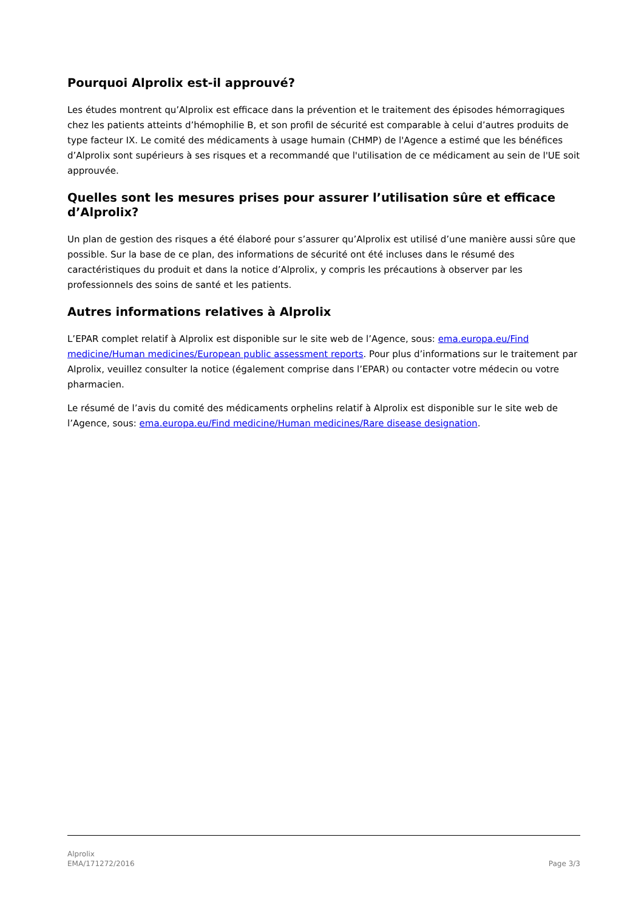Pourquoi Alprolix est-il approuvé?
Les études montrent qu’Alprolix est efficace dans la prévention et le traitement des épisodes hémorragiques chez les patients atteints d’hémophilie B, et son profil de sécurité est comparable à celui d’autres produits de type facteur IX. Le comité des médicaments à usage humain (CHMP) de l'Agence a estimé que les bénéfices d’Alprolix sont supérieurs à ses risques et a recommandé que l'utilisation de ce médicament au sein de l'UE soit approuvée.
Quelles sont les mesures prises pour assurer l’utilisation sûre et efficace d’Alprolix?
Un plan de gestion des risques a été élaboré pour s’assurer qu’Alprolix est utilisé d’une manière aussi sûre que possible. Sur la base de ce plan, des informations de sécurité ont été incluses dans le résumé des caractéristiques du produit et dans la notice d’Alprolix, y compris les précautions à observer par les professionnels des soins de santé et les patients.
Autres informations relatives à Alprolix
L’EPAR complet relatif à Alprolix est disponible sur le site web de l’Agence, sous: ema.europa.eu/Find medicine/Human medicines/European public assessment reports. Pour plus d’informations sur le traitement par Alprolix, veuillez consulter la notice (également comprise dans l’EPAR) ou contacter votre médecin ou votre pharmacien.
Le résumé de l’avis du comité des médicaments orphelins relatif à Alprolix est disponible sur le site web de l’Agence, sous: ema.europa.eu/Find medicine/Human medicines/Rare disease designation.
Alprolix
EMA/171272/2016
Page 3/3